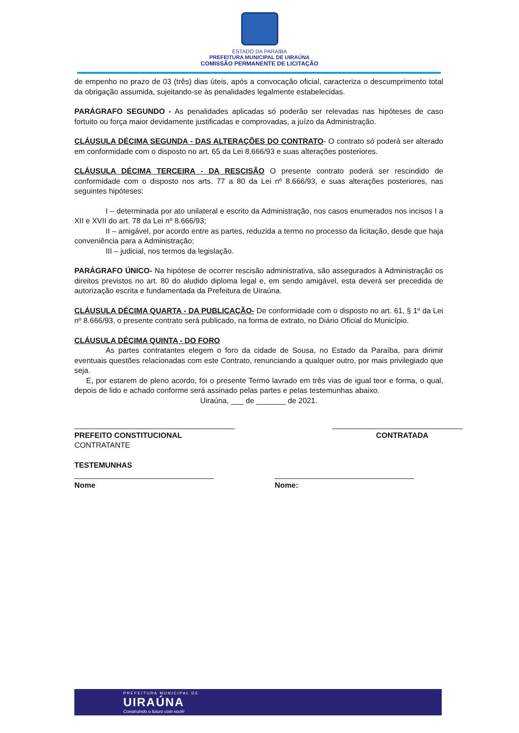ESTADO DA PARAÍBA
PREFEITURA MUNICIPAL DE UIRAÚNA
COMISSÃO PERMANENTE DE LICITAÇÃO
de empenho no prazo de 03 (três) dias úteis, após a convocação oficial, caracteriza o descumprimento total da obrigação assumida, sujeitando-se às penalidades legalmente estabelecidas.
PARÁGRAFO SEGUNDO - As penalidades aplicadas só poderão ser relevadas nas hipóteses de caso fortuito ou força maior devidamente justificadas e comprovadas, a juízo da Administração.
CLÁUSULA DÉCIMA SEGUNDA - DAS ALTERAÇÕES DO CONTRATO- O contrato só poderá ser alterado em conformidade com o disposto no art. 65 da Lei 8.666/93 e suas alterações posteriores.
CLÁUSULA DÉCIMA TERCEIRA - DA RESCISÃO O presente contrato poderá ser rescindido de conformidade com o disposto nos arts. 77 a 80 da Lei nº 8.666/93, e suas alterações posteriores, nas seguintes hipóteses:
I – determinada por ato unilateral e escrito da Administração, nos casos enumerados nos incisos I a XII e XVII do art. 78 da Lei nº 8.666/93;
II – amigável, por acordo entre as partes, reduzida a termo no processo da licitação, desde que haja conveniência para a Administração;
III – judicial, nos termos da legislação.
PARÁGRAFO ÚNICO- Na hipótese de ocorrer rescisão administrativa, são assegurados à Administração os direitos previstos no art. 80 do aludido diploma legal e, em sendo amigável, esta deverá ser precedida de autorização escrita e fundamentada da Prefeitura de Uiraúna.
CLÁUSULA DÉCIMA QUARTA - DA PUBLICAÇÃO- De conformidade com o disposto no art. 61, § 1º da Lei nº 8.666/93, o presente contrato será publicado, na forma de extrato, no Diário Oficial do Município.
CLÁUSULA DÉCIMA QUINTA - DO FORO
As partes contratantes elegem o foro da cidade de Sousa, no Estado da Paraíba, para dirimir eventuais questões relacionadas com este Contrato, renunciando a qualquer outro, por mais privilegiado que seja.
E, por estarem de pleno acordo, foi o presente Termo lavrado em três vias de igual teor e forma, o qual, depois de lido e achado conforme será assinado pelas partes e pelas testemunhas abaixo.
Uiraúna, ___ de _______ de 2021.
______________________________________
PREFEITO CONSTITUCIONAL
CONTRATANTE
_______________________________
CONTRATADA
TESTEMUNHAS
_________________________________
Nome
_________________________________
Nome:
PREFEITURA MUNICIPAL DE
UIRAÚNA
Construindo o futuro com você!